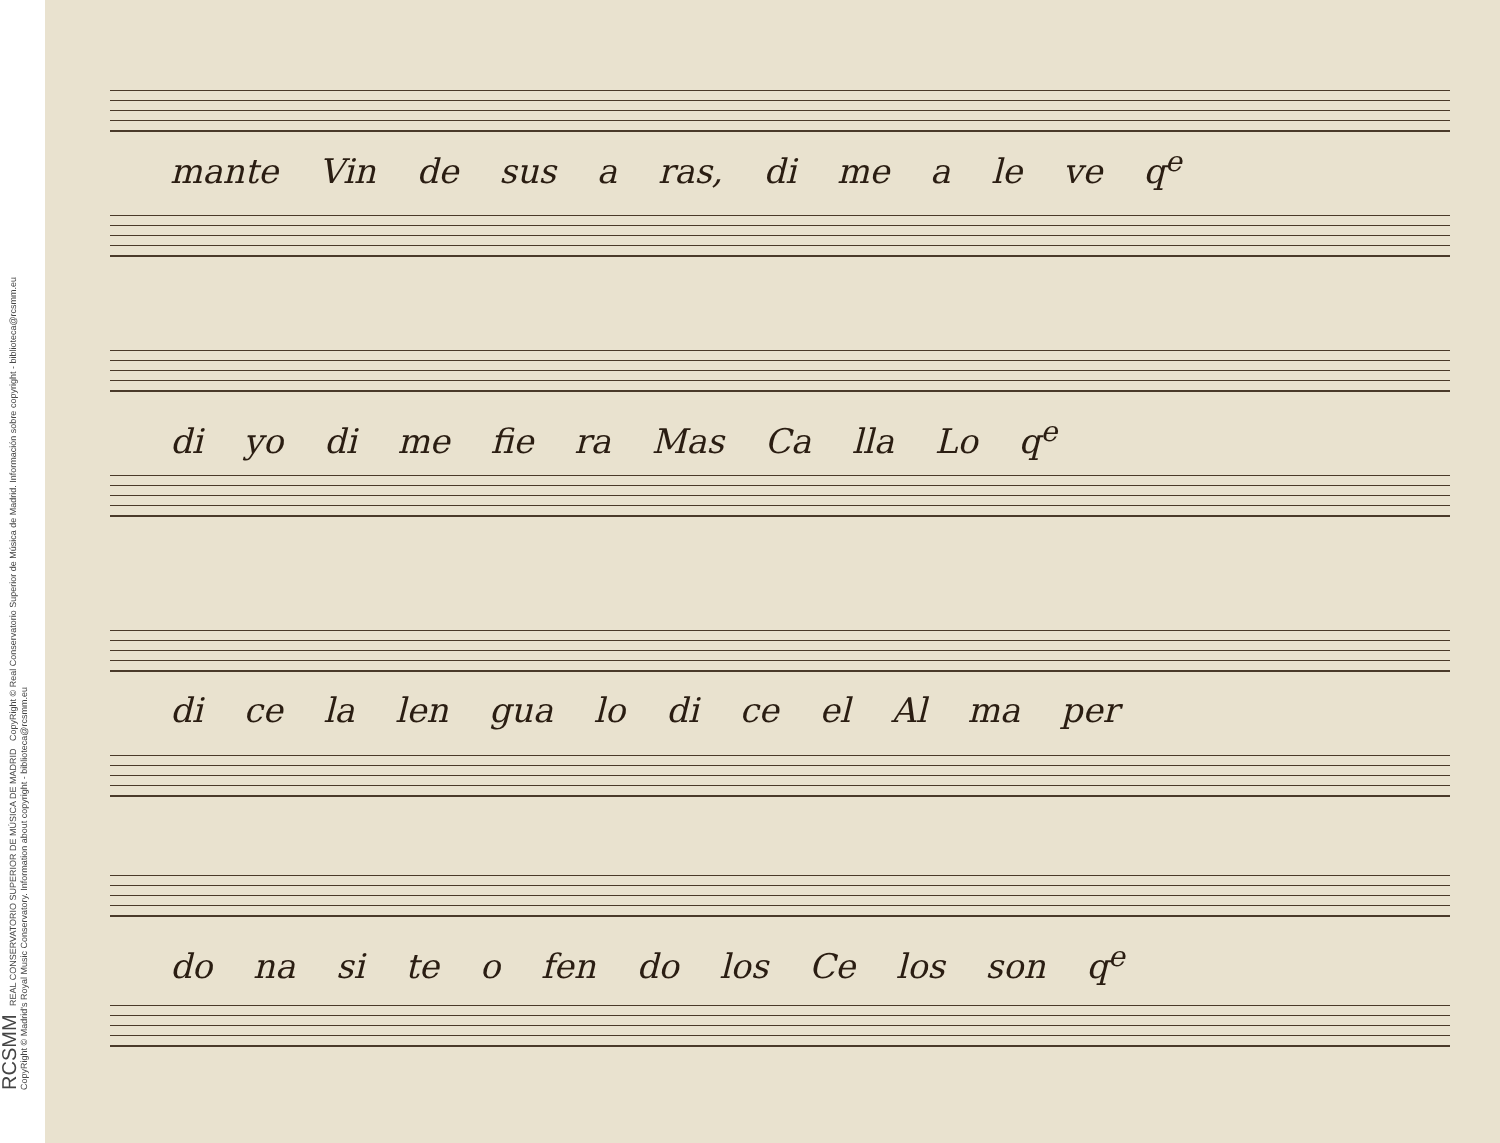RCSMM REAL CONSERVATORIO SUPERIOR DE MÚSICA DE MADRID CopyRight © Real Conservatorio Superior de Música de Madrid. Información sobre copyright - biblioteca@rcsmm.eu
CopyRight © Madrid's Royal Music Conservatory. Information about copyright - biblioteca@rcsmm.eu
mante Vin de sus a ras, di me a le ve q<sup>e</sup>
di yo di me fie ra Mas Ca lla Lo q<sup>e</sup>
di ce la len gua lo di ce el Al ma per
do na si te o fen do los Ce los son q<sup>e</sup>